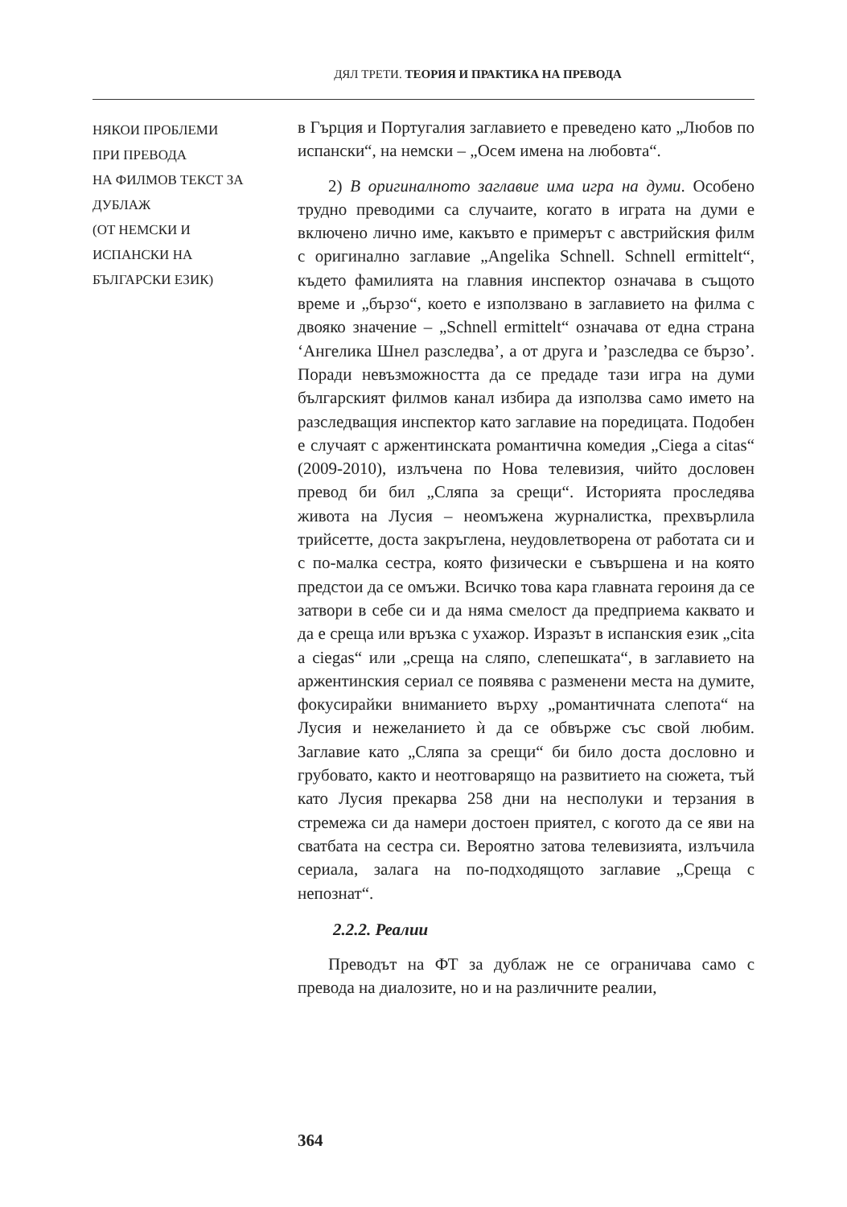ДЯЛ ТРЕТИ. ТЕОРИЯ И ПРАКТИКА НА ПРЕВОДА
НЯКОИ ПРОБЛЕМИ
ПРИ ПРЕВОДА
НА ФИЛМОВ ТЕКСТ ЗА ДУБЛАЖ
(ОТ НЕМСКИ И
ИСПАНСКИ НА
БЪЛГАРСКИ ЕЗИК)
в Гърция и Португалия заглавието е преведено като „Любов по испански“, на немски – „Осем имена на любовта“.
2) В оригиналното заглавие има игра на думи. Особено трудно преводими са случаите, когато в играта на думи е включено лично име, какъвто е примерът с австрийския филм с оригинално заглавие „Angelika Schnell. Schnell ermittelt“, където фамилията на главния инспектор означава в същото време и „бързо“, което е използвано в заглавието на филма с двояко значение – „Schnell ermittelt“ означава от една страна ‘Ангелика Шнел разследва’, а от друга и ’разследва се бързо’. Поради невъзможността да се предаде тази игра на думи българският филмов канал избира да използва само името на разследващия инспектор като заглавие на поредицата. Подобен е случаят с аржентинската романтична комедия „Ciega a citas“ (2009-2010), излъчена по Нова телевизия, чийто дословен превод би бил „Сляпа за срещи“. Историята проследява живота на Лусия – неомъжена журналистка, прехвърлила трийсетте, доста закръглена, неудовлетворена от работата си и с по-малка сестра, която физически е съвършена и на която предстои да се омъжи. Всичко това кара главната героиня да се затвори в себе си и да няма смелост да предприема каквато и да е среща или връзка с ухажор. Изразът в испанския език „cita a ciegas“ или „среща на сляпо, слепешката“, в заглавието на аржентинския сериал се появява с разменени места на думите, фокусирайки вниманието върху „романтичната слепота“ на Лусия и нежеланието ѝ да се обвърже със свой любим. Заглавие като „Сляпа за срещи“ би било доста дословно и грубовато, както и неотговарящо на развитието на сюжета, тъй като Лусия прекарва 258 дни на несполуки и терзания в стремежа си да намери достоен приятел, с когото да се яви на сватбата на сестра си. Вероятно затова телевизията, излъчила сериала, залага на по-подходящото заглавие „Среща с непознат“.
2.2.2. Реалии
Преводът на ФТ за дублаж не се ограничава само с превода на диалозите, но и на различните реалии,
364